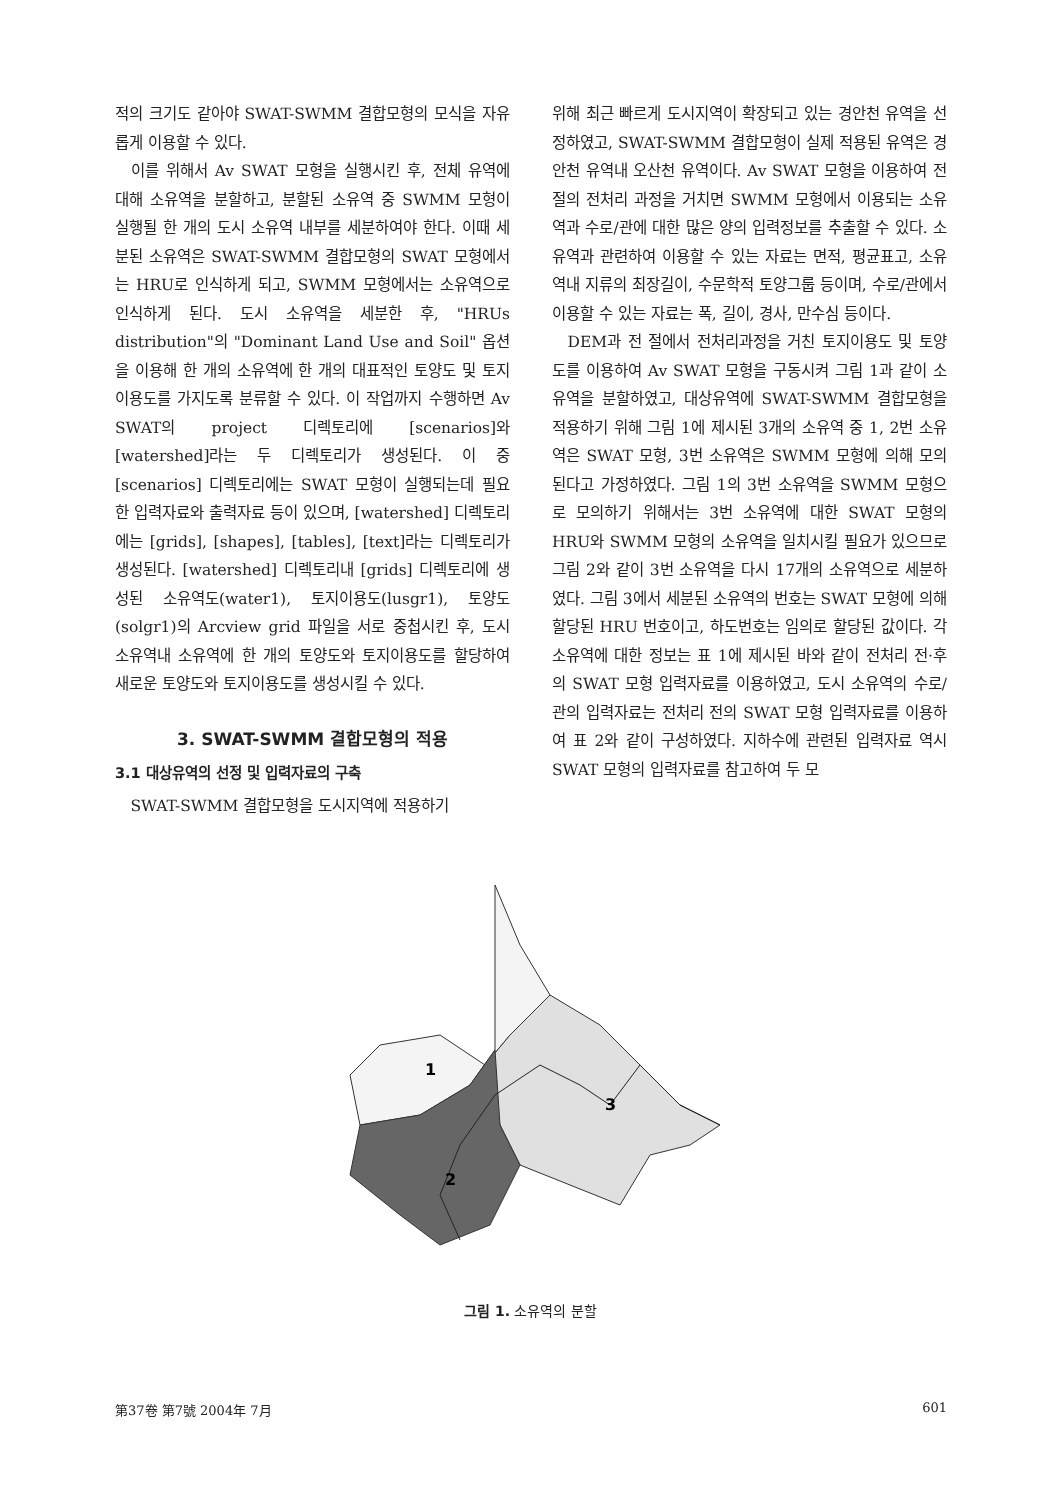적의 크기도 같아야 SWAT-SWMM 결합모형의 모식을 자유롭게 이용할 수 있다.
이를 위해서 Av SWAT 모형을 실행시킨 후, 전체 유역에 대해 소유역을 분할하고, 분할된 소유역 중 SWMM 모형이 실행될 한 개의 도시 소유역 내부를 세분하여야 한다. 이때 세분된 소유역은 SWAT-SWMM 결합모형의 SWAT 모형에서는 HRU로 인식하게 되고, SWMM 모형에서는 소유역으로 인식하게 된다. 도시 소유역을 세분한 후, "HRUs distribution"의 "Dominant Land Use and Soil" 옵션을 이용해 한 개의 소유역에 한 개의 대표적인 토양도 및 토지이용도를 가지도록 분류할 수 있다. 이 작업까지 수행하면 Av SWAT의 project 디렉토리에 [scenarios]와 [watershed]라는 두 디렉토리가 생성된다. 이 중 [scenarios] 디렉토리에는 SWAT 모형이 실행되는데 필요한 입력자료와 출력자료 등이 있으며, [watershed] 디렉토리에는 [grids], [shapes], [tables], [text]라는 디렉토리가 생성된다. [watershed] 디렉토리내 [grids] 디렉토리에 생성된 소유역도(water1), 토지이용도(lusgr1), 토양도(solgr1)의 Arcview grid 파일을 서로 중첩시킨 후, 도시 소유역내 소유역에 한 개의 토양도와 토지이용도를 할당하여 새로운 토양도와 토지이용도를 생성시킬 수 있다.
3. SWAT-SWMM 결합모형의 적용
3.1 대상유역의 선정 및 입력자료의 구축
SWAT-SWMM 결합모형을 도시지역에 적용하기
위해 최근 빠르게 도시지역이 확장되고 있는 경안천 유역을 선정하였고, SWAT-SWMM 결합모형이 실제 적용된 유역은 경안천 유역내 오산천 유역이다. Av SWAT 모형을 이용하여 전 절의 전처리 과정을 거치면 SWMM 모형에서 이용되는 소유역과 수로/관에 대한 많은 양의 입력정보를 추출할 수 있다. 소유역과 관련하여 이용할 수 있는 자료는 면적, 평균표고, 소유역내 지류의 최장길이, 수문학적 토양그룹 등이며, 수로/관에서 이용할 수 있는 자료는 폭, 길이, 경사, 만수심 등이다.
DEM과 전 절에서 전처리과정을 거친 토지이용도 및 토양도를 이용하여 Av SWAT 모형을 구동시켜 그림 1과 같이 소유역을 분할하였고, 대상유역에 SWAT-SWMM 결합모형을 적용하기 위해 그림 1에 제시된 3개의 소유역 중 1, 2번 소유역은 SWAT 모형, 3번 소유역은 SWMM 모형에 의해 모의된다고 가정하였다. 그림 1의 3번 소유역을 SWMM 모형으로 모의하기 위해서는 3번 소유역에 대한 SWAT 모형의 HRU와 SWMM 모형의 소유역을 일치시킬 필요가 있으므로 그림 2와 같이 3번 소유역을 다시 17개의 소유역으로 세분하였다. 그림 3에서 세분된 소유역의 번호는 SWAT 모형에 의해 할당된 HRU 번호이고, 하도번호는 임의로 할당된 값이다. 각 소유역에 대한 정보는 표 1에 제시된 바와 같이 전처리 전·후의 SWAT 모형 입력자료를 이용하였고, 도시 소유역의 수로/관의 입력자료는 전처리 전의 SWAT 모형 입력자료를 이용하여 표 2와 같이 구성하였다. 지하수에 관련된 입력자료 역시 SWAT 모형의 입력자료를 참고하여 두 모
1
3
2
그림 1. 소유역의 분할
第37卷 第7號 2004年 7月 601